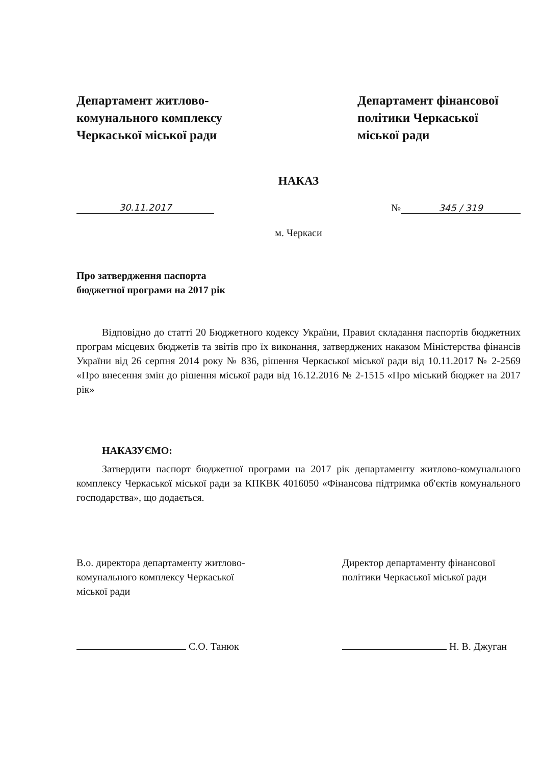Департамент житлово-комунального комплексу Черкаської міської ради
Департамент фінансової політики Черкаської міської ради
НАКАЗ
30.11.2017 № 345 / 319
м. Черкаси
Про затвердження паспорта
бюджетної програми на 2017 рік
Відповідно до статті 20 Бюджетного кодексу України, Правил складання паспортів бюджетних програм місцевих бюджетів та звітів про їх виконання, затверджених наказом Міністерства фінансів України від 26 серпня 2014 року № 836, рішення Черкаської міської ради від 10.11.2017 № 2-2569 «Про внесення змін до рішення міської ради від 16.12.2016 № 2-1515 «Про міський бюджет на 2017 рік»
НАКАЗУЄМО:
Затвердити паспорт бюджетної програми на 2017 рік департаменту житлово-комунального комплексу Черкаської міської ради за КПКВК 4016050 «Фінансова підтримка об'єктів комунального господарства», що додається.
В.о. директора департаменту житлово-комунального комплексу Черкаської міської ради
С.О. Танюк
Директор департаменту фінансової політики Черкаської міської ради
Н. В. Джуган